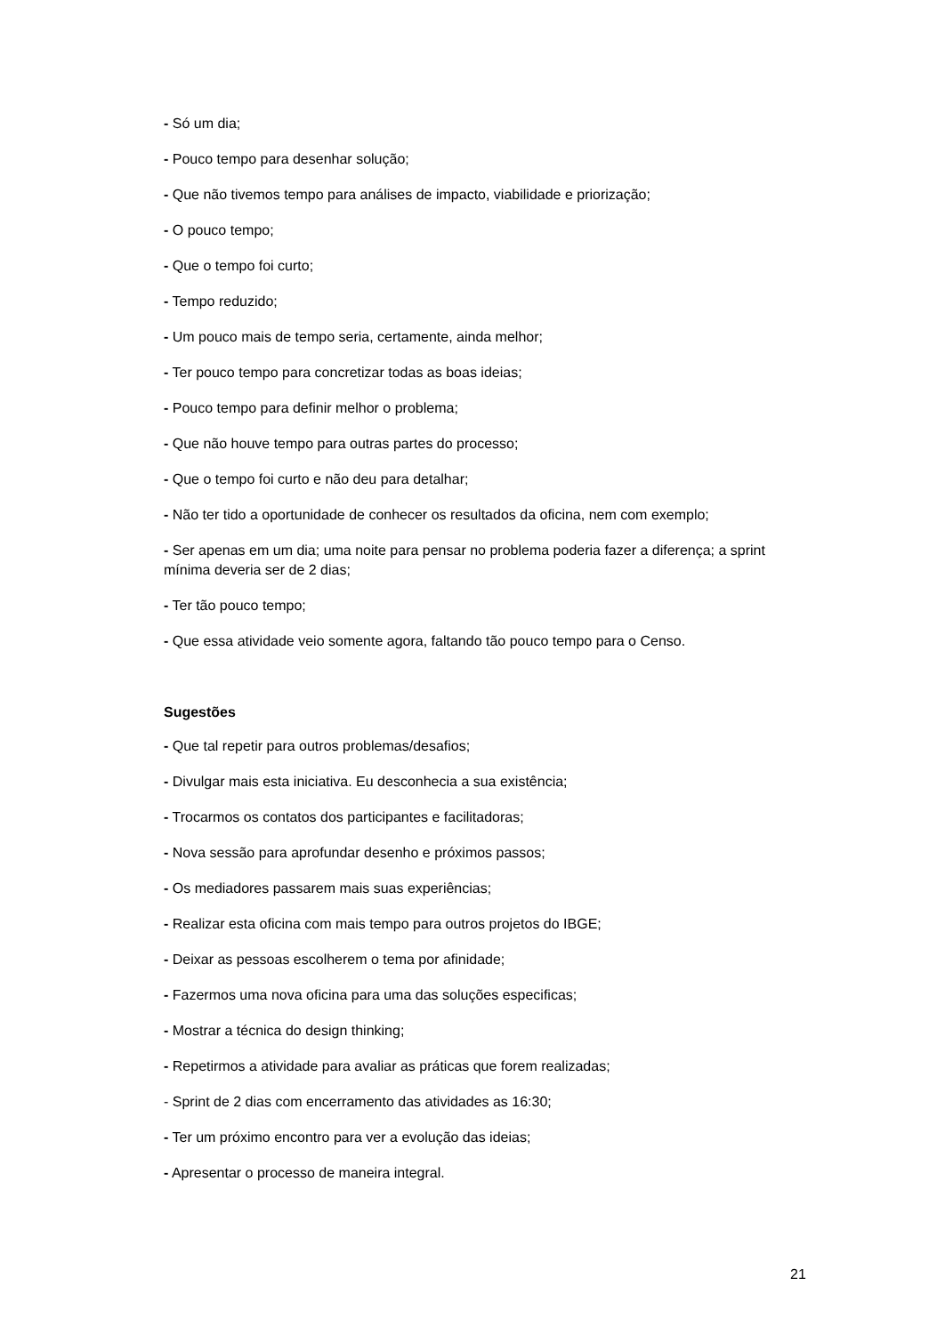- Só um dia;
- Pouco tempo para desenhar solução;
- Que não tivemos tempo para análises de impacto, viabilidade e priorização;
- O pouco tempo;
- Que o tempo foi curto;
- Tempo reduzido;
- Um pouco mais de tempo seria, certamente, ainda melhor;
- Ter pouco tempo para concretizar todas as boas ideias;
- Pouco tempo para definir melhor o problema;
- Que não houve tempo para outras partes do processo;
- Que o tempo foi curto e não deu para detalhar;
- Não ter tido a oportunidade de conhecer os resultados da oficina, nem com exemplo;
- Ser apenas em um dia; uma noite para pensar no problema poderia fazer a diferença; a sprint mínima deveria ser de 2 dias;
- Ter tão pouco tempo;
- Que essa atividade veio somente agora, faltando tão pouco tempo para o Censo.
Sugestões
- Que tal repetir para outros problemas/desafios;
- Divulgar mais esta iniciativa. Eu desconhecia a sua existência;
- Trocarmos os contatos dos participantes e facilitadoras;
- Nova sessão para aprofundar desenho e próximos passos;
- Os mediadores passarem mais suas experiências;
- Realizar esta oficina com mais tempo para outros projetos do IBGE;
- Deixar as pessoas escolherem o tema por afinidade;
- Fazermos uma nova oficina para uma das soluções especificas;
- Mostrar a técnica do design thinking;
- Repetirmos a atividade para avaliar as práticas que forem realizadas;
- Sprint de 2 dias com encerramento das atividades as 16:30;
- Ter um próximo encontro para ver a evolução das ideias;
- Apresentar o processo de maneira integral.
21